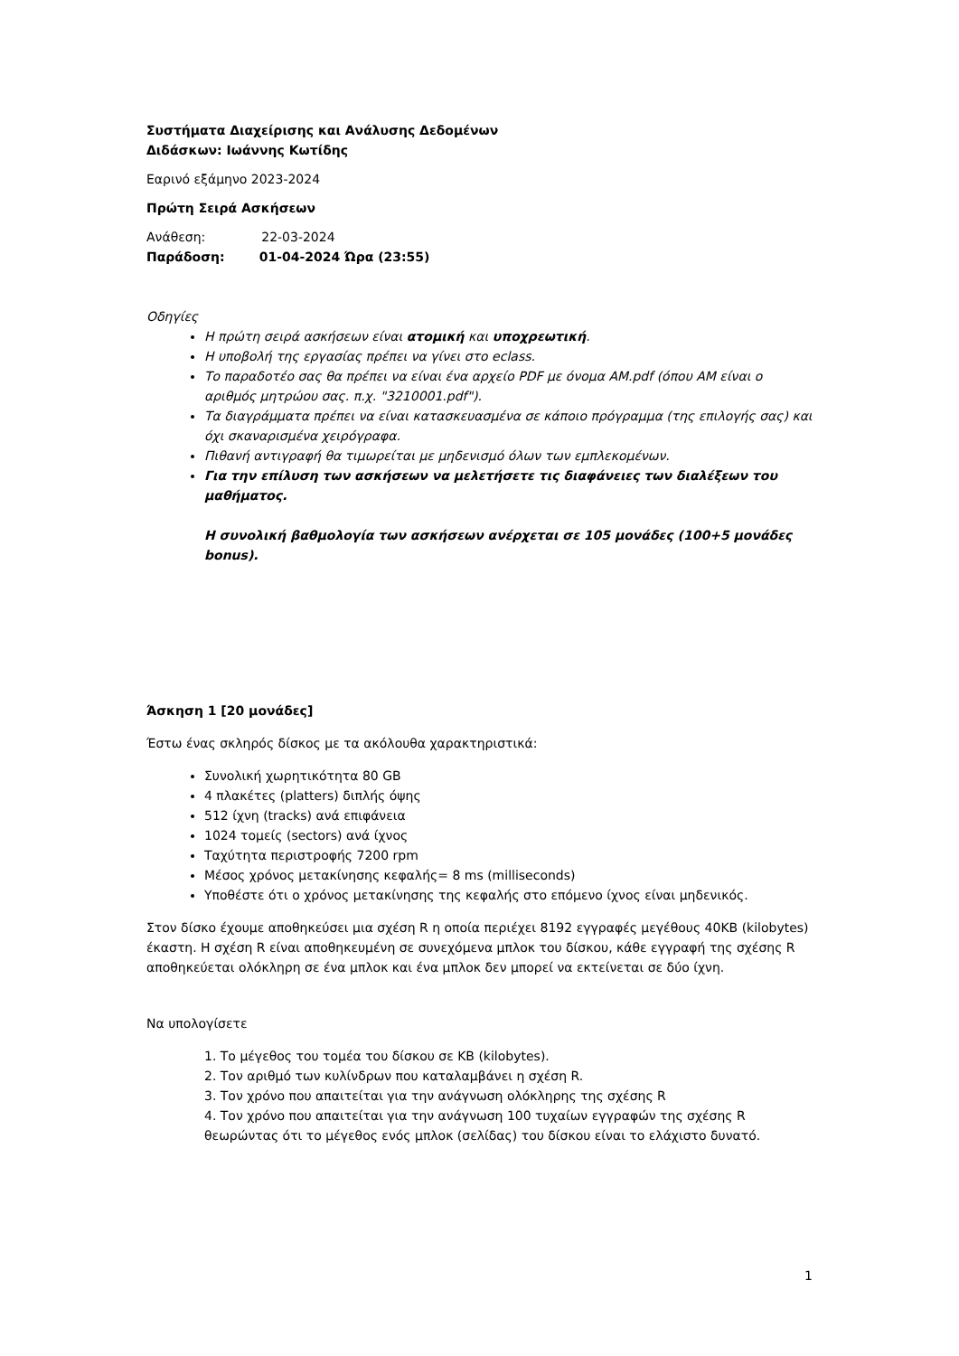Συστήματα Διαχείρισης και Ανάλυσης Δεδομένων
Διδάσκων: Ιωάννης Κωτίδης
Εαρινό εξάμηνο 2023-2024
Πρώτη Σειρά Ασκήσεων
Ανάθεση: 22-03-2024
Παράδοση: 01-04-2024 Ώρα (23:55)
Οδηγίες
Η πρώτη σειρά ασκήσεων είναι ατομική και υποχρεωτική.
Η υποβολή της εργασίας πρέπει να γίνει στο eclass.
Το παραδοτέο σας θα πρέπει να είναι ένα αρχείο PDF με όνομα AM.pdf (όπου AM είναι ο αριθμός μητρώου σας. π.χ. "3210001.pdf").
Τα διαγράμματα πρέπει να είναι κατασκευασμένα σε κάποιο πρόγραμμα (της επιλογής σας) και όχι σκαναρισμένα χειρόγραφα.
Πιθανή αντιγραφή θα τιμωρείται με μηδενισμό όλων των εμπλεκομένων.
Για την επίλυση των ασκήσεων να μελετήσετε τις διαφάνειες των διαλέξεων του μαθήματος.
Η συνολική βαθμολογία των ασκήσεων ανέρχεται σε 105 μονάδες (100+5 μονάδες bonus).
Άσκηση 1 [20 μονάδες]
Έστω ένας σκληρός δίσκος με τα ακόλουθα χαρακτηριστικά:
Συνολική χωρητικότητα 80 GB
4 πλακέτες (platters) διπλής όψης
512 ίχνη (tracks) ανά επιφάνεια
1024 τομείς (sectors) ανά ίχνος
Ταχύτητα περιστροφής 7200 rpm
Μέσος χρόνος μετακίνησης κεφαλής= 8 ms (milliseconds)
Υποθέστε ότι ο χρόνος μετακίνησης της κεφαλής στο επόμενο ίχνος είναι μηδενικός.
Στον δίσκο έχουμε αποθηκεύσει μια σχέση R η οποία περιέχει 8192 εγγραφές μεγέθους 40KB (kilobytes) έκαστη. Η σχέση R είναι αποθηκευμένη σε συνεχόμενα μπλοκ του δίσκου, κάθε εγγραφή της σχέσης R αποθηκεύεται ολόκληρη σε ένα μπλοκ και ένα μπλοκ δεν μπορεί να εκτείνεται σε δύο ίχνη.
Να υπολογίσετε
1. Το μέγεθος του τομέα του δίσκου σε KB (kilobytes).
2. Τον αριθμό των κυλίνδρων που καταλαμβάνει η σχέση R.
3. Τον χρόνο που απαιτείται για την ανάγνωση ολόκληρης της σχέσης R
4. Τον χρόνο που απαιτείται για την ανάγνωση 100 τυχαίων εγγραφών της σχέσης R θεωρώντας ότι το μέγεθος ενός μπλοκ (σελίδας) του δίσκου είναι το ελάχιστο δυνατό.
1